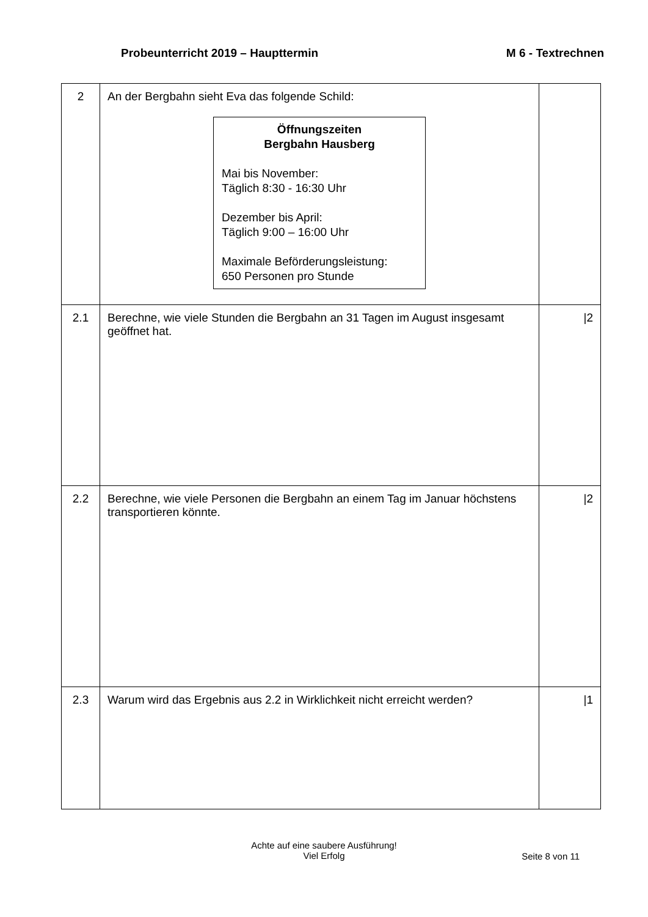Probeunterricht 2019 – Haupttermin
M 6 - Textrechnen
| 2 | An der Bergbahn sieht Eva das folgende Schild: Öffnungszeiten Bergbahn Hausberg Mai bis November: Täglich 8:30 - 16:30 Uhr Dezember bis April: Täglich 9:00 – 16:00 Uhr Maximale Beförderungsleistung: 650 Personen pro Stunde | |
| 2.1 | Berechne, wie viele Stunden die Bergbahn an 31 Tagen im August insgesamt geöffnet hat. | /2 |
| 2.2 | Berechne, wie viele Personen die Bergbahn an einem Tag im Januar höchstens transportieren könnte. | /2 |
| 2.3 | Warum wird das Ergebnis aus 2.2 in Wirklichkeit nicht erreicht werden? | /1 |
Achte auf eine saubere Ausführung!
Viel Erfolg
Seite 8 von 11